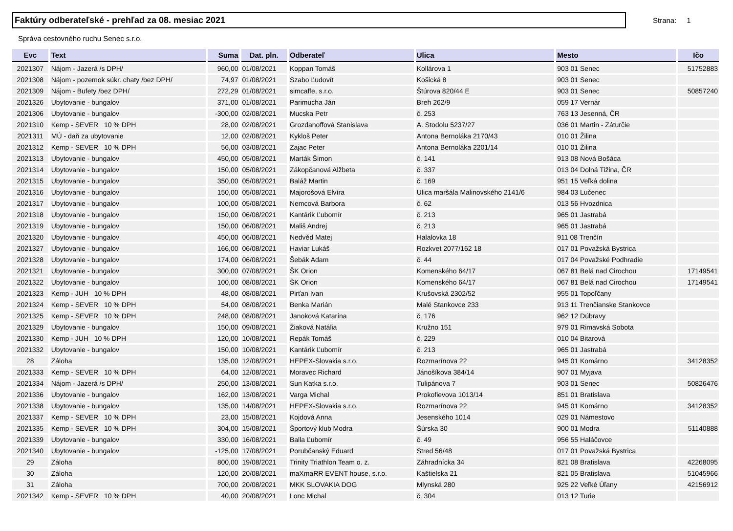Faktúry odberateľské - prehľad za 08. mesiac 2021
Strana: 1
Správa cestovného ruchu Senec s.r.o.
| Evc | Text | Suma | Dat. pln. | Odberateľ | Ulica | Mesto | Ičo |
| --- | --- | --- | --- | --- | --- | --- | --- |
| 2021307 | Nájom - Jazerá /s DPH/ | 960,00 | 01/08/2021 | Koppan Tomáš | Kollárova 1 | 903 01 Senec | 51752883 |
| 2021308 | Nájom - pozemok súkr. chaty /bez DPH/ | 74,97 | 01/08/2021 | Szabo Ľudovít | Košická 8 | 903 01 Senec | |
| 2021309 | Nájom - Bufety /bez DPH/ | 272,29 | 01/08/2021 | simcaffe, s.r.o. | Štúrova 820/44 E | 903 01 Senec | 50857240 |
| 2021326 | Ubytovanie - bungalov | 371,00 | 01/08/2021 | Parimucha Ján | Breh 262/9 | 059 17 Vernár | |
| 2021306 | Ubytovanie - bungalov | -300,00 | 02/08/2021 | Mucska Petr | č. 253 | 763 13 Jesenná, ČR | |
| 2021310 | Kemp - SEVER 10 % DPH | 28,00 | 02/08/2021 | Grozdanoffová Stanislava | A. Stodolu 5237/27 | 036 01 Martin - Záturčie | |
| 2021311 | MÚ - daň za ubytovanie | 12,00 | 02/08/2021 | Kykloš Peter | Antona Bernoláka 2170/43 | 010 01 Žilina | |
| 2021312 | Kemp - SEVER 10 % DPH | 56,00 | 03/08/2021 | Zajac Peter | Antona Bernoláka 2201/14 | 010 01 Žilina | |
| 2021313 | Ubytovanie - bungalov | 450,00 | 05/08/2021 | Marták Šimon | č. 141 | 913 08 Nová Bošáca | |
| 2021314 | Ubytovanie - bungalov | 150,00 | 05/08/2021 | Zákopčanová Alžbeta | č. 337 | 013 04 Dolná Tižina, ČR | |
| 2021315 | Ubytovanie - bungalov | 350,00 | 05/08/2021 | Baláž Martin | č. 169 | 951 15 Veľká dolina | |
| 2021316 | Ubytovanie - bungalov | 150,00 | 05/08/2021 | Majorošová Elvíra | Ulica maršála Malinovského 2141/6 | 984 03 Lučenec | |
| 2021317 | Ubytovanie - bungalov | 100,00 | 05/08/2021 | Nemcová Barbora | č. 62 | 013 56 Hvozdnica | |
| 2021318 | Ubytovanie - bungalov | 150,00 | 06/08/2021 | Kantárik Ľubomír | č. 213 | 965 01 Jastrabá | |
| 2021319 | Ubytovanie - bungalov | 150,00 | 06/08/2021 | Mališ Andrej | č. 213 | 965 01 Jastrabá | |
| 2021320 | Ubytovanie - bungalov | 450,00 | 06/08/2021 | Nedvěd Matej | Halalovka 18 | 911 08 Trenčín | |
| 2021327 | Ubytovanie - bungalov | 166,00 | 06/08/2021 | Haviar Lukáš | Rozkvet 2077/162 18 | 017 01 Považská Bystrica | |
| 2021328 | Ubytovanie - bungalov | 174,00 | 06/08/2021 | Šebák Adam | č. 44 | 017 04 Považské Podhradie | |
| 2021321 | Ubytovanie - bungalov | 300,00 | 07/08/2021 | ŠK Orion | Komenského 64/17 | 067 81 Belá nad Cirochou | 17149541 |
| 2021322 | Ubytovanie - bungalov | 100,00 | 08/08/2021 | ŠK Orion | Komenského 64/17 | 067 81 Belá nad Cirochou | 17149541 |
| 2021323 | Kemp - JUH 10 % DPH | 48,00 | 08/08/2021 | Pirťan Ivan | Krušovská 2302/52 | 955 01 Topoľčany | |
| 2021324 | Kemp - SEVER 10 % DPH | 54,00 | 08/08/2021 | Benka Marián | Malé Stankovce 233 | 913 11 Trenčianske Stankovce | |
| 2021325 | Kemp - SEVER 10 % DPH | 248,00 | 08/08/2021 | Janoková Katarína | č. 176 | 962 12 Dúbravy | |
| 2021329 | Ubytovanie - bungalov | 150,00 | 09/08/2021 | Žiaková Natália | Kružno 151 | 979 01 Rimavská Sobota | |
| 2021330 | Kemp - JUH 10 % DPH | 120,00 | 10/08/2021 | Repák Tomáš | č. 229 | 010 04 Bitarová | |
| 2021332 | Ubytovanie - bungalov | 150,00 | 10/08/2021 | Kantárik Ľubomír | č. 213 | 965 01 Jastrabá | |
| 28 | Záloha | 135,00 | 12/08/2021 | HEPEX-Slovakia s.r.o. | Rozmarínova 22 | 945 01 Komárno | 34128352 |
| 2021333 | Kemp - SEVER 10 % DPH | 64,00 | 12/08/2021 | Moravec Richard | Jánošíkova 384/14 | 907 01 Myjava | |
| 2021334 | Nájom - Jazerá /s DPH/ | 250,00 | 13/08/2021 | Sun Katka s.r.o. | Tulipánova 7 | 903 01 Senec | 50826476 |
| 2021336 | Ubytovanie - bungalov | 162,00 | 13/08/2021 | Varga Michal | Prokofievova 1013/14 | 851 01 Bratislava | |
| 2021338 | Ubytovanie - bungalov | 135,00 | 14/08/2021 | HEPEX-Slovakia s.r.o. | Rozmarínova 22 | 945 01 Komárno | 34128352 |
| 2021337 | Kemp - SEVER 10 % DPH | 23,00 | 15/08/2021 | Kojdová Anna | Jesenského 1014 | 029 01 Námestovo | |
| 2021335 | Kemp - SEVER 10 % DPH | 304,00 | 15/08/2021 | Športový klub Modra | Šúrska 30 | 900 01 Modra | 51140888 |
| 2021339 | Ubytovanie - bungalov | 330,00 | 16/08/2021 | Balla Ľubomír | č. 49 | 956 55 Haláčovce | |
| 2021340 | Ubytovanie - bungalov | -125,00 | 17/08/2021 | Porubčanský Eduard | Stred 56/48 | 017 01 Považská Bystrica | |
| 29 | Záloha | 800,00 | 19/08/2021 | Trinity Triathlon Team o. z. | Záhradnícka 34 | 821 08 Bratislava | 42268095 |
| 30 | Záloha | 120,00 | 20/08/2021 | maXmaRR EVENT house, s.r.o. | Kaštielska 21 | 821 05 Bratislava | 51045966 |
| 31 | Záloha | 700,00 | 20/08/2021 | MKK SLOVAKIA DOG | Mlynská 280 | 925 22 Veľké Úľany | 42156912 |
| 2021342 | Kemp - SEVER 10 % DPH | 40,00 | 20/08/2021 | Lonc Michal | č. 304 | 013 12 Turie | |